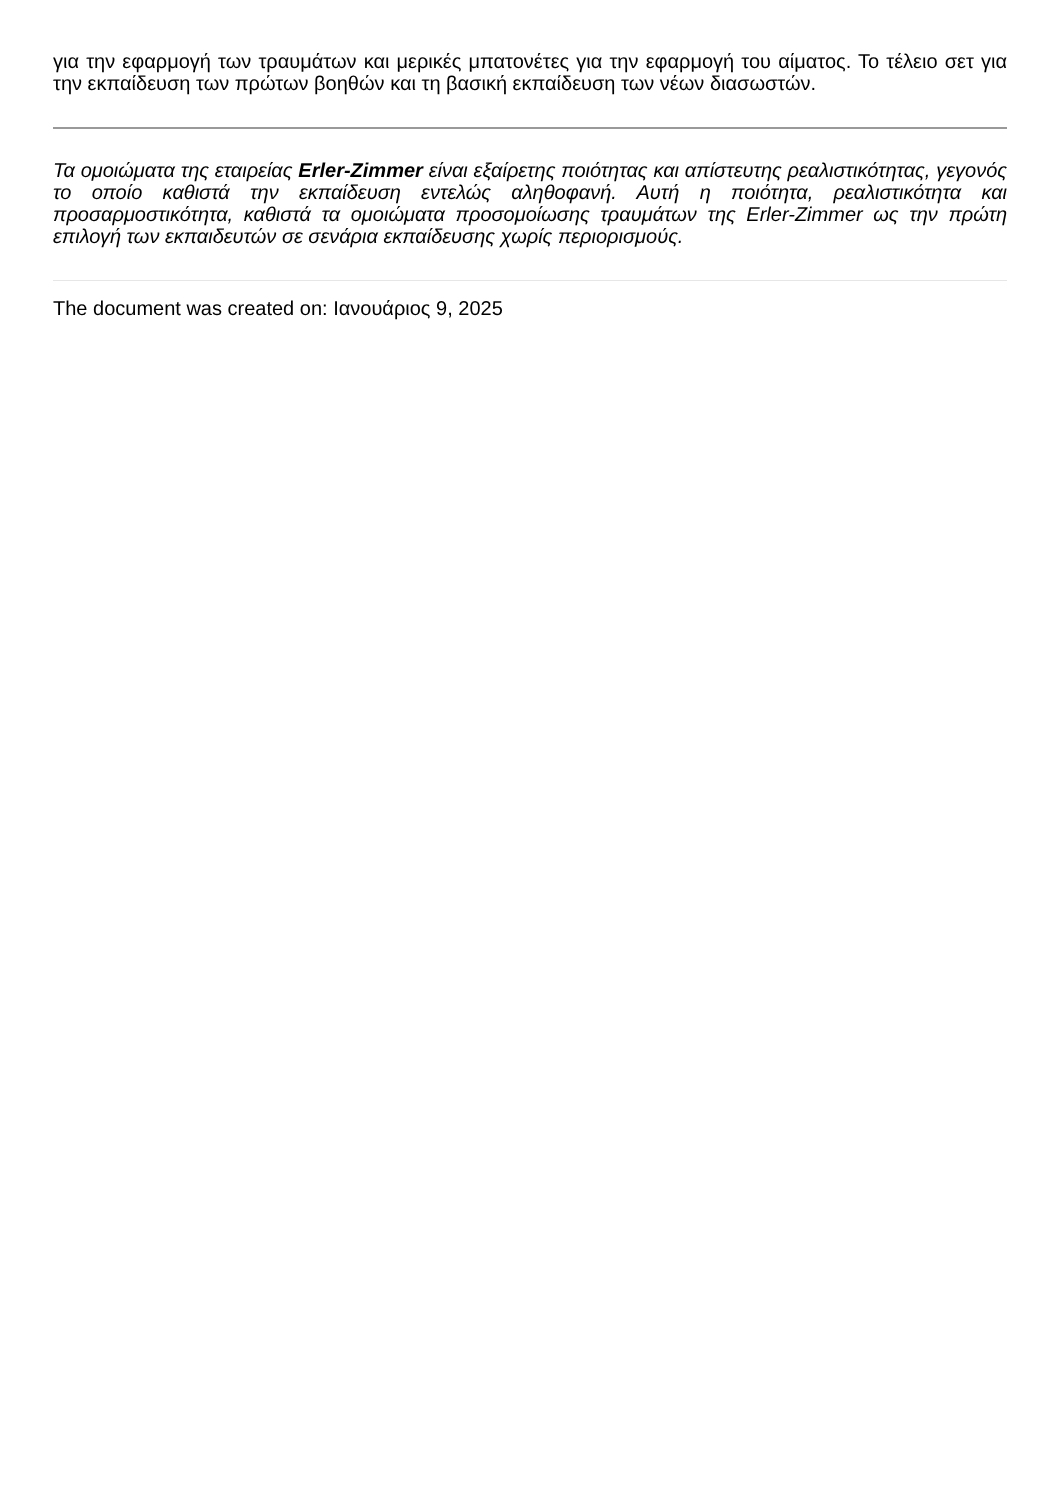για την εφαρμογή των τραυμάτων και μερικές μπατονέτες για την εφαρμογή του αίματος. Το τέλειο σετ για την εκπαίδευση των πρώτων βοηθών και τη βασική εκπαίδευση των νέων διασωστών.
Τα ομοιώματα της εταιρείας Erler-Zimmer είναι εξαίρετης ποιότητας και απίστευτης ρεαλιστικότητας, γεγονός το οποίο καθιστά την εκπαίδευση εντελώς αληθοφανή. Αυτή η ποιότητα, ρεαλιστικότητα και προσαρμοστικότητα, καθιστά τα ομοιώματα προσομοίωσης τραυμάτων της Erler-Zimmer ως την πρώτη επιλογή των εκπαιδευτών σε σενάρια εκπαίδευσης χωρίς περιορισμούς.
The document was created on: Ιανουάριος 9, 2025